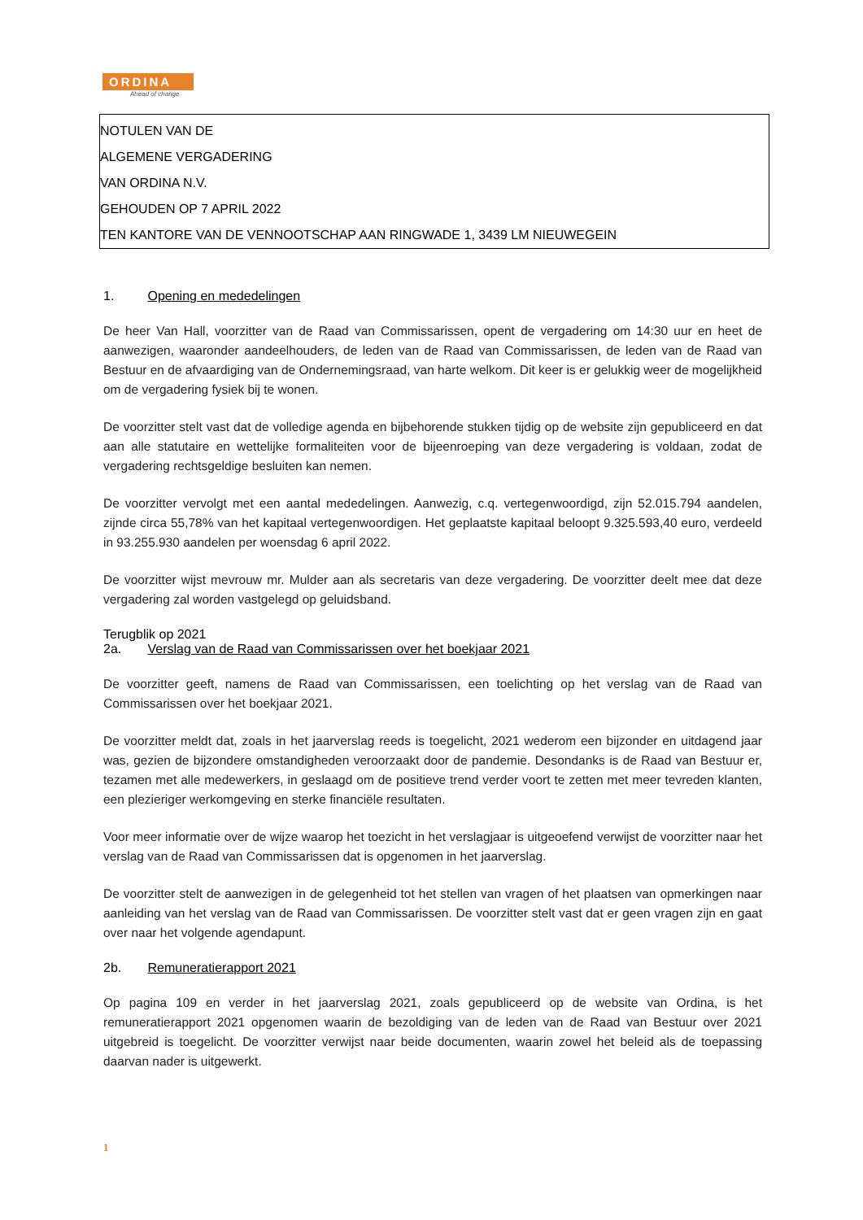ORDINA
Ahead of change
NOTULEN VAN DE
ALGEMENE VERGADERING
VAN ORDINA N.V.
GEHOUDEN OP 7 APRIL 2022
TEN KANTORE VAN DE VENNOOTSCHAP AAN RINGWADE 1, 3439 LM NIEUWEGEIN
1. Opening en mededelingen
De heer Van Hall, voorzitter van de Raad van Commissarissen, opent de vergadering om 14:30 uur en heet de aanwezigen, waaronder aandeelhouders, de leden van de Raad van Commissarissen, de leden van de Raad van Bestuur en de afvaardiging van de Ondernemingsraad, van harte welkom. Dit keer is er gelukkig weer de mogelijkheid om de vergadering fysiek bij te wonen.
De voorzitter stelt vast dat de volledige agenda en bijbehorende stukken tijdig op de website zijn gepubliceerd en dat aan alle statutaire en wettelijke formaliteiten voor de bijeenroeping van deze vergadering is voldaan, zodat de vergadering rechtsgeldige besluiten kan nemen.
De voorzitter vervolgt met een aantal mededelingen. Aanwezig, c.q. vertegenwoordigd, zijn 52.015.794 aandelen, zijnde circa 55,78% van het kapitaal vertegenwoordigen. Het geplaatste kapitaal beloopt 9.325.593,40 euro, verdeeld in 93.255.930 aandelen per woensdag 6 april 2022.
De voorzitter wijst mevrouw mr. Mulder aan als secretaris van deze vergadering. De voorzitter deelt mee dat deze vergadering zal worden vastgelegd op geluidsband.
Terugblik op 2021
2a. Verslag van de Raad van Commissarissen over het boekjaar 2021
De voorzitter geeft, namens de Raad van Commissarissen, een toelichting op het verslag van de Raad van Commissarissen over het boekjaar 2021.
De voorzitter meldt dat, zoals in het jaarverslag reeds is toegelicht, 2021 wederom een bijzonder en uitdagend jaar was, gezien de bijzondere omstandigheden veroorzaakt door de pandemie. Desondanks is de Raad van Bestuur er, tezamen met alle medewerkers, in geslaagd om de positieve trend verder voort te zetten met meer tevreden klanten, een plezieriger werkomgeving en sterke financiële resultaten.
Voor meer informatie over de wijze waarop het toezicht in het verslagjaar is uitgeoefend verwijst de voorzitter naar het verslag van de Raad van Commissarissen dat is opgenomen in het jaarverslag.
De voorzitter stelt de aanwezigen in de gelegenheid tot het stellen van vragen of het plaatsen van opmerkingen naar aanleiding van het verslag van de Raad van Commissarissen. De voorzitter stelt vast dat er geen vragen zijn en gaat over naar het volgende agendapunt.
2b. Remuneratierapport 2021
Op pagina 109 en verder in het jaarverslag 2021, zoals gepubliceerd op de website van Ordina, is het remuneratierapport 2021 opgenomen waarin de bezoldiging van de leden van de Raad van Bestuur over 2021 uitgebreid is toegelicht. De voorzitter verwijst naar beide documenten, waarin zowel het beleid als de toepassing daarvan nader is uitgewerkt.
1